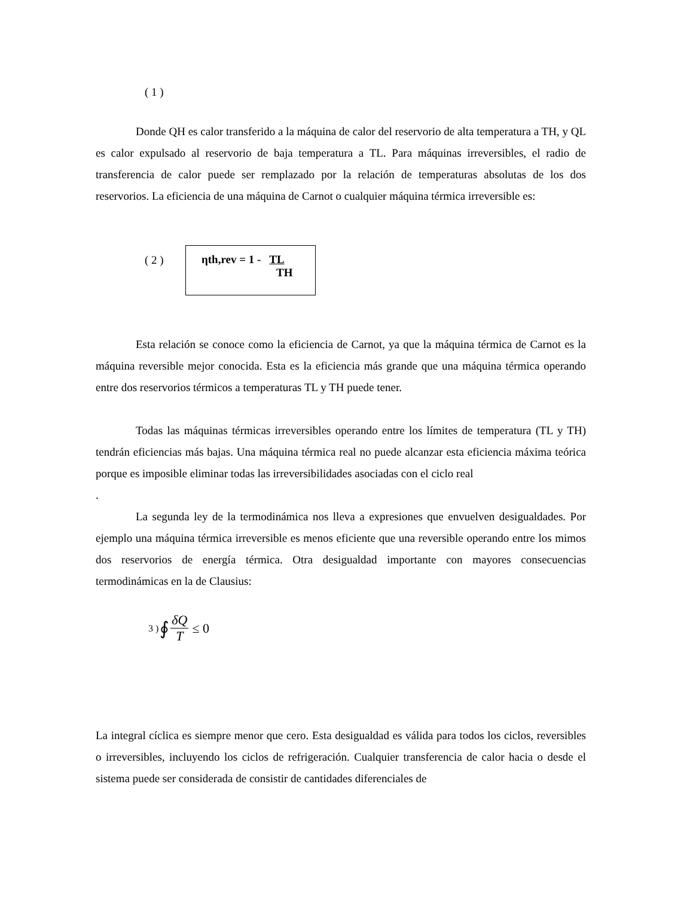( 1 )
Donde QH es calor transferido a la máquina de calor del reservorio de alta temperatura a TH, y QL es calor expulsado al reservorio de baja temperatura a TL. Para máquinas irreversibles, el radio de transferencia de calor puede ser remplazado por la relación de temperaturas absolutas de los dos reservorios. La eficiencia de una máquina de Carnot o cualquier máquina térmica irreversible es:
( 2 )
ηth,rev = 1 - TL
TH
Esta relación se conoce como la eficiencia de Carnot, ya que la máquina térmica de Carnot es la máquina reversible mejor conocida. Esta es la eficiencia más grande que una máquina térmica operando entre dos reservorios térmicos a temperaturas TL y TH puede tener.
Todas las máquinas térmicas irreversibles operando entre los límites de temperatura (TL y TH) tendrán eficiencias más bajas. Una máquina térmica real no puede alcanzar esta eficiencia máxima teórica porque es imposible eliminar todas las irreversibilidades asociadas con el ciclo real
.
La segunda ley de la termodinámica nos lleva a expresiones que envuelven desigualdades. Por ejemplo una máquina térmica irreversible es menos eficiente que una reversible operando entre los mimos dos reservorios de energía térmica. Otra desigualdad importante con mayores consecuencias termodinámicas en la de Clausius:
3 ) ∮ δQ T ≤ 0
La integral cíclica es siempre menor que cero. Esta desigualdad es válida para todos los ciclos, reversibles o irreversibles, incluyendo los ciclos de refrigeración. Cualquier transferencia de calor hacia o desde el sistema puede ser considerada de consistir de cantidades diferenciales de